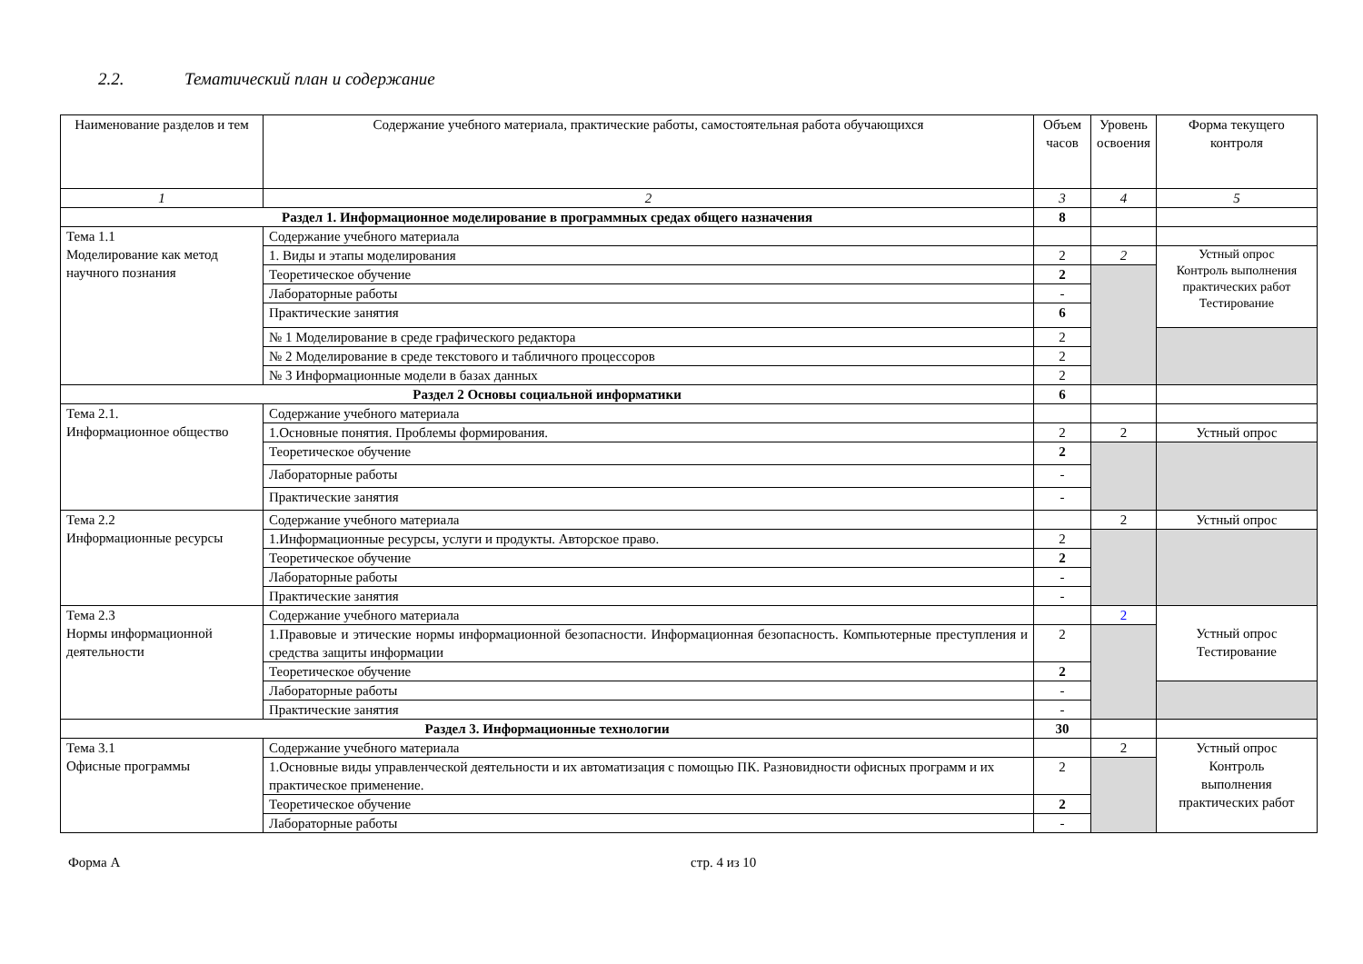2.2. Тематический план и содержание
| Наименование разделов и тем | Содержание учебного материала, практические работы, самостоятельная работа обучающихся | Объем часов | Уровень освоения | Форма текущего контроля |
| --- | --- | --- | --- | --- |
| 1 | 2 | 3 | 4 | 5 |
| Раздел 1. Информационное моделирование в программных средах общего назначения | | 8 | | |
| Тема 1.1 Моделирование как метод научного познания | Содержание учебного материала | | | |
| | 1. Виды и этапы моделирования | 2 | 2 | Устный опрос Контроль выполнения практических работ Тестирование |
| | Теоретическое обучение | 2 | | |
| | Лабораторные работы | - | | |
| | Практические занятия | 6 | | |
| | № 1 Моделирование в среде графического редактора | 2 | | |
| | № 2 Моделирование в среде текстового и табличного процессоров | 2 | | |
| | № 3 Информационные модели в базах данных | 2 | | |
| Раздел 2 Основы социальной информатики | | 6 | | |
| Тема 2.1. Информационное общество | Содержание учебного материала | | | |
| | 1.Основные понятия. Проблемы формирования. | 2 | 2 | Устный опрос |
| | Теоретическое обучение | 2 | | |
| | Лабораторные работы | - | | |
| | Практические занятия | - | | |
| Тема 2.2 Информационные ресурсы | Содержание учебного материала | | 2 | Устный опрос |
| | 1.Информационные ресурсы, услуги и продукты. Авторское право. | 2 | | |
| | Теоретическое обучение | 2 | | |
| | Лабораторные работы | - | | |
| | Практические занятия | - | | |
| Тема 2.3 Нормы информационной деятельности | Содержание учебного материала | | 2 | Устный опрос Тестирование |
| | 1.Правовые и этические нормы информационной безопасности. Информационная безопасность. Компьютерные преступления и средства защиты информации | 2 | | |
| | Теоретическое обучение | 2 | | |
| | Лабораторные работы | - | | |
| | Практические занятия | - | | |
| Раздел 3. Информационные технологии | | 30 | | |
| Тема 3.1 Офисные программы | Содержание учебного материала | | 2 | Устный опрос Контроль выполнения практических работ |
| | 1.Основные виды управленческой деятельности и их автоматизация с помощью ПК. Разновидности офисных программ и их практическое применение. | 2 | | |
| | Теоретическое обучение | 2 | | |
| | Лабораторные работы | - | | |
Форма А стр. 4 из 10